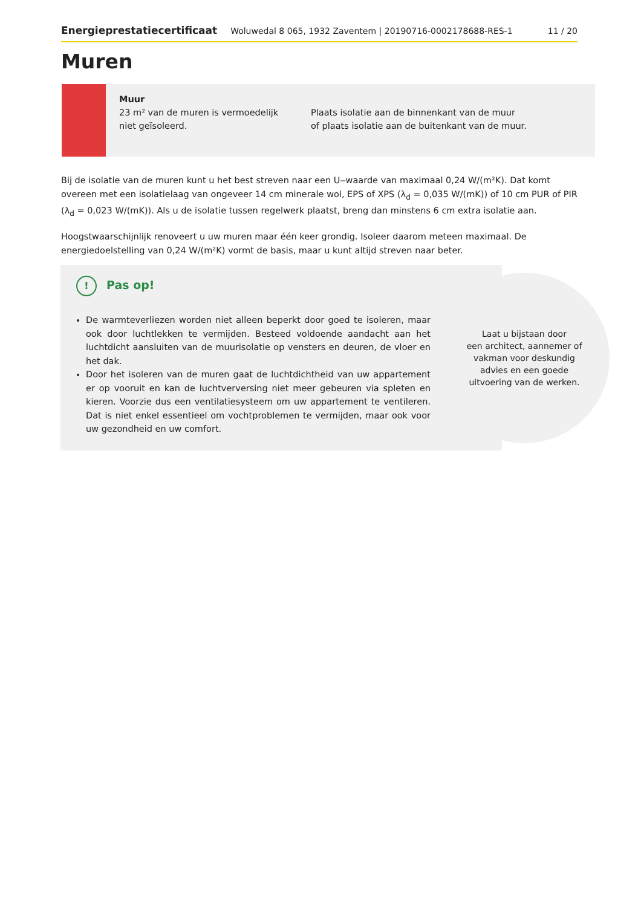Energieprestatiecertificaat Woluwedal 8 065, 1932 Zaventem | 20190716-0002178688-RES-1 11 / 20
Muren
Muur
23 m² van de muren is vermoedelijk niet geïsoleerd.
Plaats isolatie aan de binnenkant van de muur
of plaats isolatie aan de buitenkant van de muur.
Bij de isolatie van de muren kunt u het best streven naar een U‒waarde van maximaal 0,24 W/(m²K). Dat komt overeen met een isolatielaag van ongeveer 14 cm minerale wol, EPS of XPS (λ<sub>d</sub> = 0,035 W/(mK)) of 10 cm PUR of PIR (λ<sub>d</sub> = 0,023 W/(mK)). Als u de isolatie tussen regelwerk plaatst, breng dan minstens 6 cm extra isolatie aan.
Hoogstwaarschijnlijk renoveert u uw muren maar één keer grondig. Isoleer daarom meteen maximaal. De energiedoelstelling van 0,24 W/(m²K) vormt de basis, maar u kunt altijd streven naar beter.
! Pas op!
De warmteverliezen worden niet alleen beperkt door goed te isoleren, maar ook door luchtlekken te vermijden. Besteed voldoende aandacht aan het luchtdicht aansluiten van de muurisolatie op vensters en deuren, de vloer en het dak.
Door het isoleren van de muren gaat de luchtdichtheid van uw appartement er op vooruit en kan de luchtverversing niet meer gebeuren via spleten en kieren. Voorzie dus een ventilatiesysteem om uw appartement te ventileren. Dat is niet enkel essentieel om vochtproblemen te vermijden, maar ook voor uw gezondheid en uw comfort.
Laat u bijstaan door
een architect, aannemer of
vakman voor deskundig
advies en een goede
uitvoering van de werken.